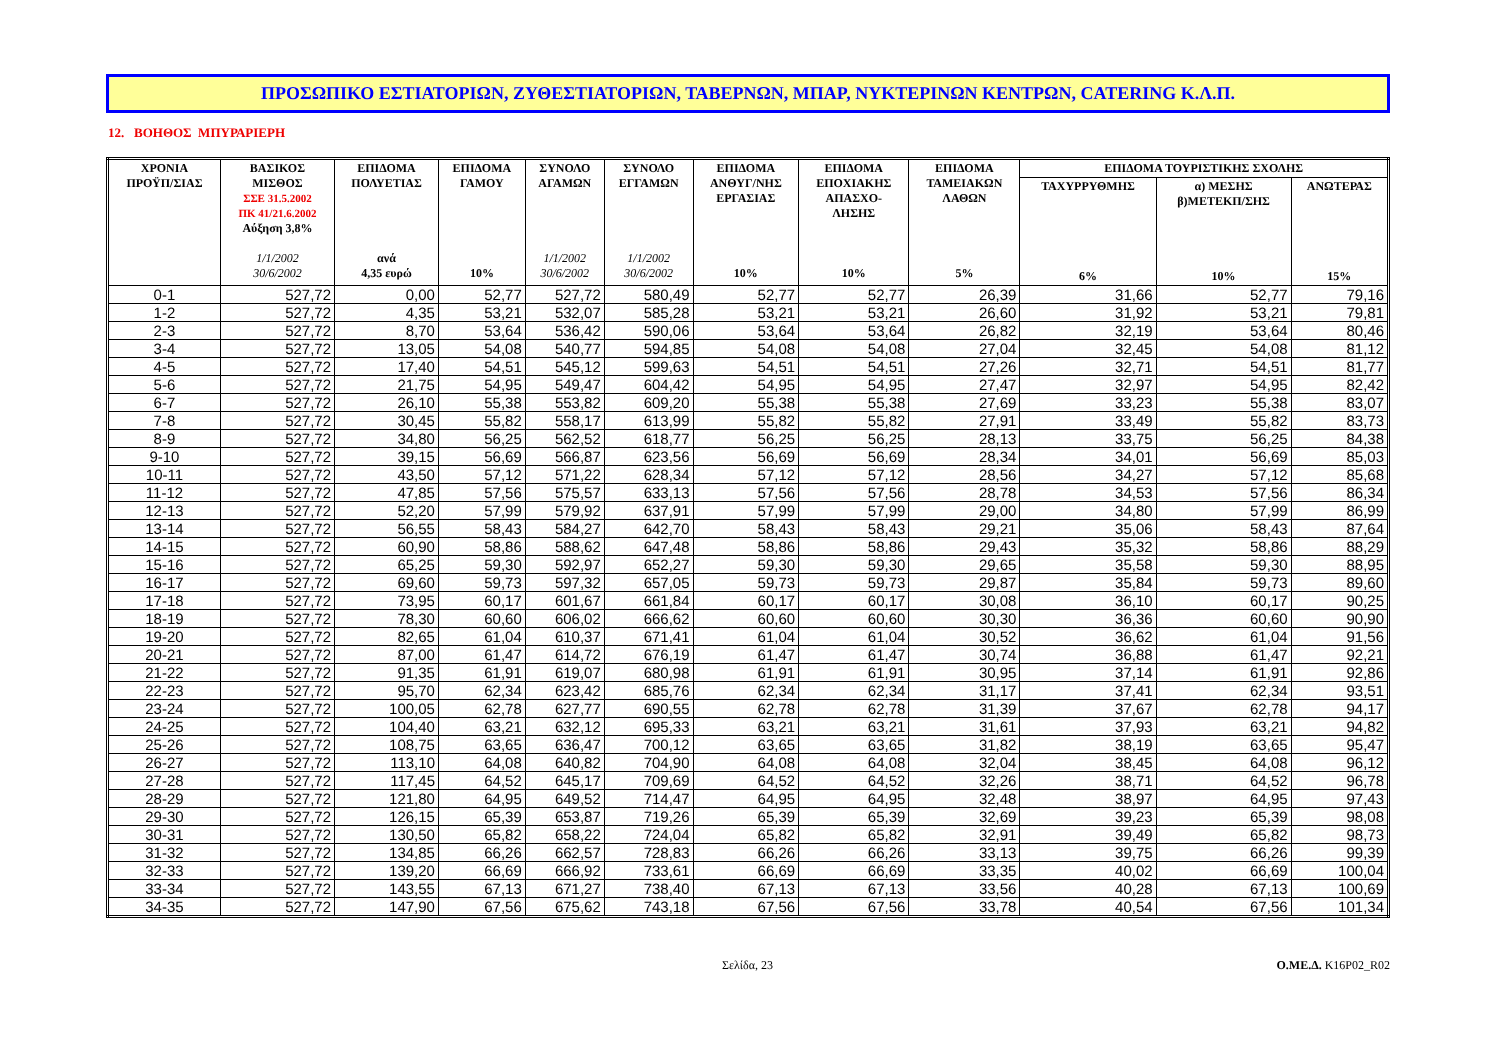ΠΡΟΣΩΠΙΚΟ ΕΣΤΙΑΤΟΡΙΩΝ, ΖΥΘΕΣΤΙΑΤΟΡΙΩΝ, ΤΑΒΕΡΝΩΝ, ΜΠΑΡ, ΝΥΚΤΕΡΙΝΩΝ ΚΕΝΤΡΩΝ, CATERING Κ.Λ.Π.
12. ΒΟΗΘΟΣ ΜΠΥΡΑΡΙΕΡΗ
| ΧΡΟΝΙΑ ΠΡΟΫΠ/ΣΙΑΣ | ΒΑΣΙΚΟΣ ΜΙΣΘΟΣ ΣΣΕ 31.5.2002 ΠΚ 41/21.6.2002 Αύξηση 3,8% 1/1/2002 30/6/2002 | ΕΠΙΔΟΜΑ ΠΟΛΥΕΤΙΑΣ ανά 4,35 ευρώ | ΕΠΙΔΟΜΑ ΓΑΜΟΥ 10% | ΣΥΝΟΛΟ ΑΓΑΜΩΝ 1/1/2002 30/6/2002 | ΣΥΝΟΛΟ ΕΓΓΑΜΩΝ 1/1/2002 30/6/2002 | ΕΠΙΔΟΜΑ ΑΝΘΥΓ/ΝΗΣ ΕΡΓΑΣΙΑΣ 10% | ΕΠΙΔΟΜΑ ΕΠΟΧΙΑΚΗΣ ΑΠΑΣΧΟ- ΛΗΣΗΣ 10% | ΕΠΙΔΟΜΑ ΤΑΜΕΙΑΚΩΝ ΛΑΘΩΝ 5% | ΕΠΙΔΟΜΑ ΤΟΥΡΙΣΤΙΚΗΣ ΣΧΟΛΗΣ | | |
| --- | --- | --- | --- | --- | --- | --- | --- | --- | --- | --- | --- |
| | | | | | | | | | ΤΑΧΥΡΡΥΘΜΗΣ 6% | α) ΜΕΣΗΣ β)ΜΕΤΕΚΠ/ΣΗΣ 10% | ΑΝΩΤΕΡΑΣ 15% |
| 0-1 | 527,72 | 0,00 | 52,77 | 527,72 | 580,49 | 52,77 | 52,77 | 26,39 | 31,66 | 52,77 | 79,16 |
| 1-2 | 527,72 | 4,35 | 53,21 | 532,07 | 585,28 | 53,21 | 53,21 | 26,60 | 31,92 | 53,21 | 79,81 |
| 2-3 | 527,72 | 8,70 | 53,64 | 536,42 | 590,06 | 53,64 | 53,64 | 26,82 | 32,19 | 53,64 | 80,46 |
| 3-4 | 527,72 | 13,05 | 54,08 | 540,77 | 594,85 | 54,08 | 54,08 | 27,04 | 32,45 | 54,08 | 81,12 |
| 4-5 | 527,72 | 17,40 | 54,51 | 545,12 | 599,63 | 54,51 | 54,51 | 27,26 | 32,71 | 54,51 | 81,77 |
| 5-6 | 527,72 | 21,75 | 54,95 | 549,47 | 604,42 | 54,95 | 54,95 | 27,47 | 32,97 | 54,95 | 82,42 |
| 6-7 | 527,72 | 26,10 | 55,38 | 553,82 | 609,20 | 55,38 | 55,38 | 27,69 | 33,23 | 55,38 | 83,07 |
| 7-8 | 527,72 | 30,45 | 55,82 | 558,17 | 613,99 | 55,82 | 55,82 | 27,91 | 33,49 | 55,82 | 83,73 |
| 8-9 | 527,72 | 34,80 | 56,25 | 562,52 | 618,77 | 56,25 | 56,25 | 28,13 | 33,75 | 56,25 | 84,38 |
| 9-10 | 527,72 | 39,15 | 56,69 | 566,87 | 623,56 | 56,69 | 56,69 | 28,34 | 34,01 | 56,69 | 85,03 |
| 10-11 | 527,72 | 43,50 | 57,12 | 571,22 | 628,34 | 57,12 | 57,12 | 28,56 | 34,27 | 57,12 | 85,68 |
| 11-12 | 527,72 | 47,85 | 57,56 | 575,57 | 633,13 | 57,56 | 57,56 | 28,78 | 34,53 | 57,56 | 86,34 |
| 12-13 | 527,72 | 52,20 | 57,99 | 579,92 | 637,91 | 57,99 | 57,99 | 29,00 | 34,80 | 57,99 | 86,99 |
| 13-14 | 527,72 | 56,55 | 58,43 | 584,27 | 642,70 | 58,43 | 58,43 | 29,21 | 35,06 | 58,43 | 87,64 |
| 14-15 | 527,72 | 60,90 | 58,86 | 588,62 | 647,48 | 58,86 | 58,86 | 29,43 | 35,32 | 58,86 | 88,29 |
| 15-16 | 527,72 | 65,25 | 59,30 | 592,97 | 652,27 | 59,30 | 59,30 | 29,65 | 35,58 | 59,30 | 88,95 |
| 16-17 | 527,72 | 69,60 | 59,73 | 597,32 | 657,05 | 59,73 | 59,73 | 29,87 | 35,84 | 59,73 | 89,60 |
| 17-18 | 527,72 | 73,95 | 60,17 | 601,67 | 661,84 | 60,17 | 60,17 | 30,08 | 36,10 | 60,17 | 90,25 |
| 18-19 | 527,72 | 78,30 | 60,60 | 606,02 | 666,62 | 60,60 | 60,60 | 30,30 | 36,36 | 60,60 | 90,90 |
| 19-20 | 527,72 | 82,65 | 61,04 | 610,37 | 671,41 | 61,04 | 61,04 | 30,52 | 36,62 | 61,04 | 91,56 |
| 20-21 | 527,72 | 87,00 | 61,47 | 614,72 | 676,19 | 61,47 | 61,47 | 30,74 | 36,88 | 61,47 | 92,21 |
| 21-22 | 527,72 | 91,35 | 61,91 | 619,07 | 680,98 | 61,91 | 61,91 | 30,95 | 37,14 | 61,91 | 92,86 |
| 22-23 | 527,72 | 95,70 | 62,34 | 623,42 | 685,76 | 62,34 | 62,34 | 31,17 | 37,41 | 62,34 | 93,51 |
| 23-24 | 527,72 | 100,05 | 62,78 | 627,77 | 690,55 | 62,78 | 62,78 | 31,39 | 37,67 | 62,78 | 94,17 |
| 24-25 | 527,72 | 104,40 | 63,21 | 632,12 | 695,33 | 63,21 | 63,21 | 31,61 | 37,93 | 63,21 | 94,82 |
| 25-26 | 527,72 | 108,75 | 63,65 | 636,47 | 700,12 | 63,65 | 63,65 | 31,82 | 38,19 | 63,65 | 95,47 |
| 26-27 | 527,72 | 113,10 | 64,08 | 640,82 | 704,90 | 64,08 | 64,08 | 32,04 | 38,45 | 64,08 | 96,12 |
| 27-28 | 527,72 | 117,45 | 64,52 | 645,17 | 709,69 | 64,52 | 64,52 | 32,26 | 38,71 | 64,52 | 96,78 |
| 28-29 | 527,72 | 121,80 | 64,95 | 649,52 | 714,47 | 64,95 | 64,95 | 32,48 | 38,97 | 64,95 | 97,43 |
| 29-30 | 527,72 | 126,15 | 65,39 | 653,87 | 719,26 | 65,39 | 65,39 | 32,69 | 39,23 | 65,39 | 98,08 |
| 30-31 | 527,72 | 130,50 | 65,82 | 658,22 | 724,04 | 65,82 | 65,82 | 32,91 | 39,49 | 65,82 | 98,73 |
| 31-32 | 527,72 | 134,85 | 66,26 | 662,57 | 728,83 | 66,26 | 66,26 | 33,13 | 39,75 | 66,26 | 99,39 |
| 32-33 | 527,72 | 139,20 | 66,69 | 666,92 | 733,61 | 66,69 | 66,69 | 33,35 | 40,02 | 66,69 | 100,04 |
| 33-34 | 527,72 | 143,55 | 67,13 | 671,27 | 738,40 | 67,13 | 67,13 | 33,56 | 40,28 | 67,13 | 100,69 |
| 34-35 | 527,72 | 147,90 | 67,56 | 675,62 | 743,18 | 67,56 | 67,56 | 33,78 | 40,54 | 67,56 | 101,34 |
Σελίδα, 23 Ο.ΜΕ.Δ. K16P02_R02